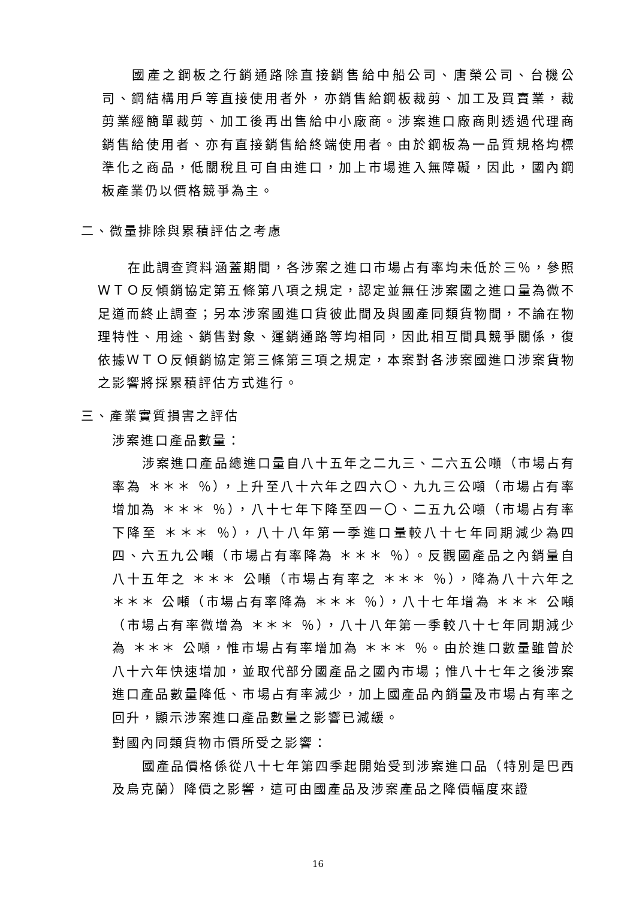國產之鋼板之行銷通路除直接銷售給中船公司、唐榮公司、台機公司、鋼結構用戶等直接使用者外，亦銷售給鋼板裁剪、加工及買賣業，裁剪業經簡單裁剪、加工後再出售給中小廠商。涉案進口廠商則透過代理商銷售給使用者、亦有直接銷售給終端使用者。由於鋼板為一品質規格均標準化之商品，低關稅且可自由進口，加上市場進入無障礙，因此，國內鋼板產業仍以價格競爭為主。
二、微量排除與累積評估之考慮
在此調查資料涵蓋期間，各涉案之進口市場占有率均未低於三％，參照ＷＴＯ反傾銷協定第五條第八項之規定，認定並無任涉案國之進口量為微不足道而終止調查；另本涉案國進口貨彼此間及與國產同類貨物間，不論在物理特性、用途、銷售對象、運銷通路等均相同，因此相互間具競爭關係，復依據ＷＴＯ反傾銷協定第三條第三項之規定，本案對各涉案國進口涉案貨物之影響將採累積評估方式進行。
三、產業實質損害之評估
涉案進口產品數量：
涉案進口產品總進口量自八十五年之二九三、二六五公噸（市場占有率為 ＊＊＊ ％），上升至八十六年之四六〇、九九三公噸（市場占有率增加為 ＊＊＊ ％），八十七年下降至四一〇、二五九公噸（市場占有率下降至 ＊＊＊ ％），八十八年第一季進口量較八十七年同期減少為四四、六五九公噸（市場占有率降為 ＊＊＊ ％）。反觀國產品之內銷量自八十五年之 ＊＊＊ 公噸（市場占有率之 ＊＊＊ ％），降為八十六年之 ＊＊＊ 公噸（市場占有率降為 ＊＊＊ ％），八十七年增為 ＊＊＊ 公噸（市場占有率微增為 ＊＊＊ ％），八十八年第一季較八十七年同期減少為 ＊＊＊ 公噸，惟市場占有率增加為 ＊＊＊ ％。由於進口數量雖曾於八十六年快速增加，並取代部分國產品之國內市場；惟八十七年之後涉案進口產品數量降低、市場占有率減少，加上國產品內銷量及市場占有率之回升，顯示涉案進口產品數量之影響已減緩。
對國內同類貨物市價所受之影響：
國產品價格係從八十七年第四季起開始受到涉案進口品（特別是巴西及烏克蘭）降價之影響，這可由國產品及涉案產品之降價幅度來證
16